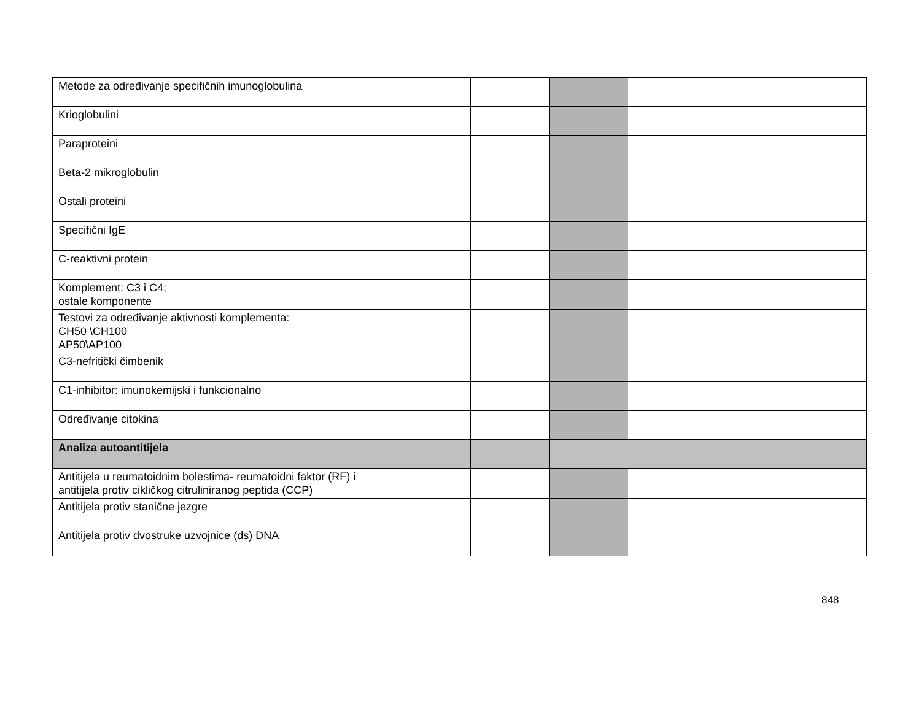| Metode za određivanje specifičnih imunoglobulina | | | | |
| Krioglobulini | | | | |
| Paraproteini | | | | |
| Beta-2 mikroglobulin | | | | |
| Ostali proteini | | | | |
| Specifični IgE | | | | |
| C-reaktivni protein | | | | |
| Komplement: C3 i C4; ostale komponente | | | | |
| Testovi za određivanje aktivnosti komplementa: CH50 \CH100 AP50\AP100 | | | | |
| C3-nefritički čimbenik | | | | |
| C1-inhibitor: imunokemijski i funkcionalno | | | | |
| Određivanje citokina | | | | |
| Analiza autoantitijela | | | | |
| Antitijela u reumatoidnim bolestima- reumatoidni faktor (RF) i antitijela protiv cikličkog citruliniranog peptida (CCP) | | | | |
| Antitijela protiv stanične jezgre | | | | |
| Antitijela protiv dvostruke uzvojnice (ds) DNA | | | | |
848